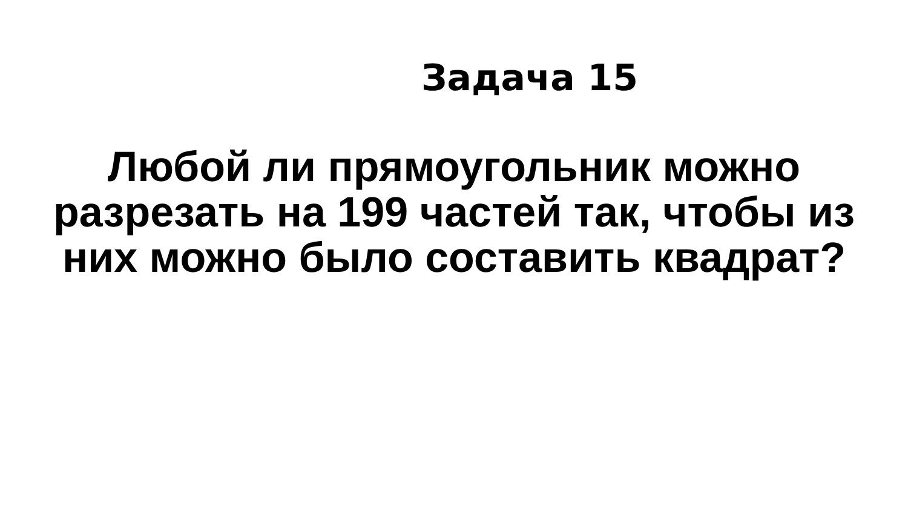Задача 15
Любой ли прямоугольник можно
разрезать на 199 частей так, чтобы из
них можно было составить квадрат?